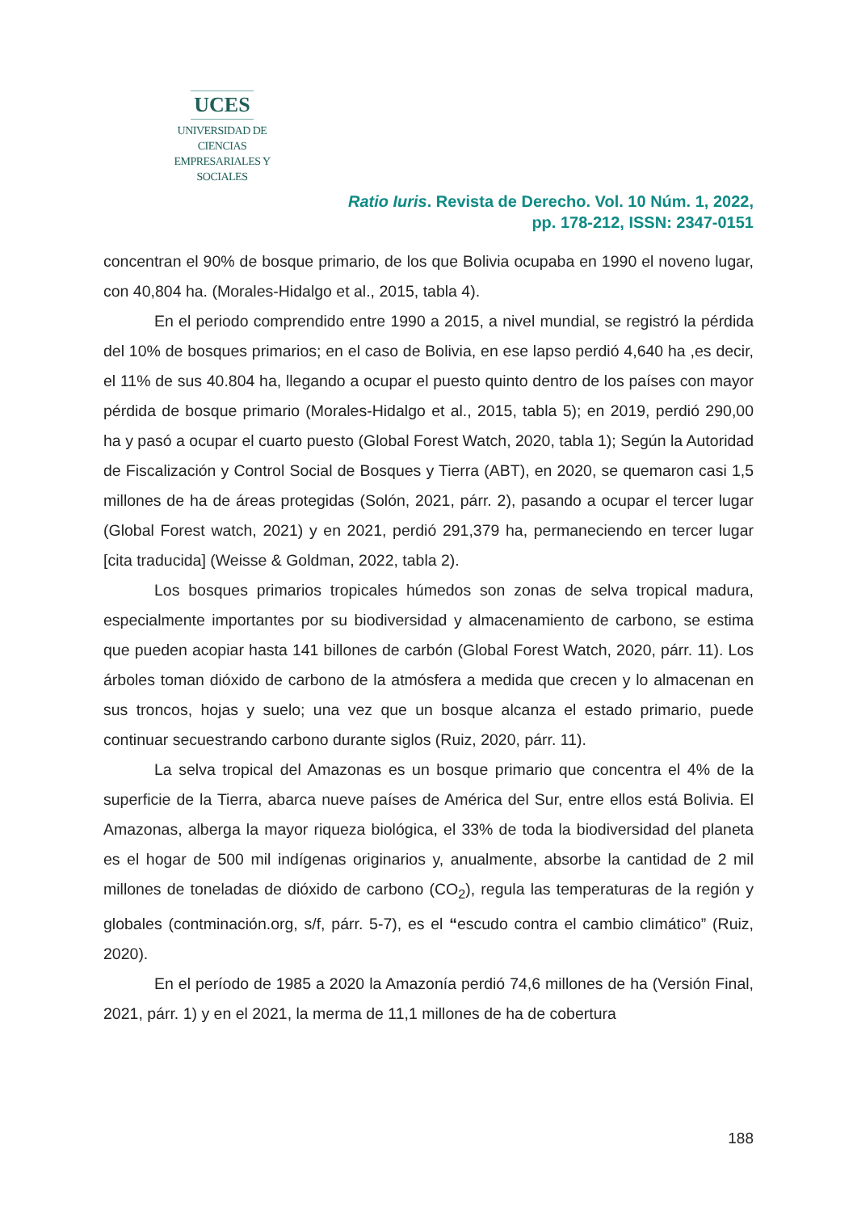UCES
UNIVERSIDAD DE CIENCIAS
EMPRESARIALES Y SOCIALES
Ratio Iuris. Revista de Derecho. Vol. 10 Núm. 1, 2022,
pp. 178-212, ISSN: 2347-0151
concentran el 90% de bosque primario, de los que Bolivia ocupaba en 1990 el noveno lugar, con 40,804 ha. (Morales-Hidalgo et al., 2015, tabla 4).
En el periodo comprendido entre 1990 a 2015, a nivel mundial, se registró la pérdida del 10% de bosques primarios; en el caso de Bolivia, en ese lapso perdió 4,640 ha ,es decir, el 11% de sus 40.804 ha, llegando a ocupar el puesto quinto dentro de los países con mayor pérdida de bosque primario (Morales-Hidalgo et al., 2015, tabla 5); en 2019, perdió 290,00 ha y pasó a ocupar el cuarto puesto (Global Forest Watch, 2020, tabla 1); Según la Autoridad de Fiscalización y Control Social de Bosques y Tierra (ABT), en 2020, se quemaron casi 1,5 millones de ha de áreas protegidas (Solón, 2021, párr. 2), pasando a ocupar el tercer lugar (Global Forest watch, 2021) y en 2021, perdió 291,379 ha, permaneciendo en tercer lugar [cita traducida] (Weisse & Goldman, 2022, tabla 2).
Los bosques primarios tropicales húmedos son zonas de selva tropical madura, especialmente importantes por su biodiversidad y almacenamiento de carbono, se estima que pueden acopiar hasta 141 billones de carbón (Global Forest Watch, 2020, párr. 11). Los árboles toman dióxido de carbono de la atmósfera a medida que crecen y lo almacenan en sus troncos, hojas y suelo; una vez que un bosque alcanza el estado primario, puede continuar secuestrando carbono durante siglos (Ruiz, 2020, párr. 11).
La selva tropical del Amazonas es un bosque primario que concentra el 4% de la superficie de la Tierra, abarca nueve países de América del Sur, entre ellos está Bolivia. El Amazonas, alberga la mayor riqueza biológica, el 33% de toda la biodiversidad del planeta es el hogar de 500 mil indígenas originarios y, anualmente, absorbe la cantidad de 2 mil millones de toneladas de dióxido de carbono (CO<sub>2</sub>), regula las temperaturas de la región y globales (contminación.org, s/f, párr. 5-7), es el “escudo contra el cambio climático” (Ruiz, 2020).
En el período de 1985 a 2020 la Amazonía perdió 74,6 millones de ha (Versión Final, 2021, párr. 1) y en el 2021, la merma de 11,1 millones de ha de cobertura
188